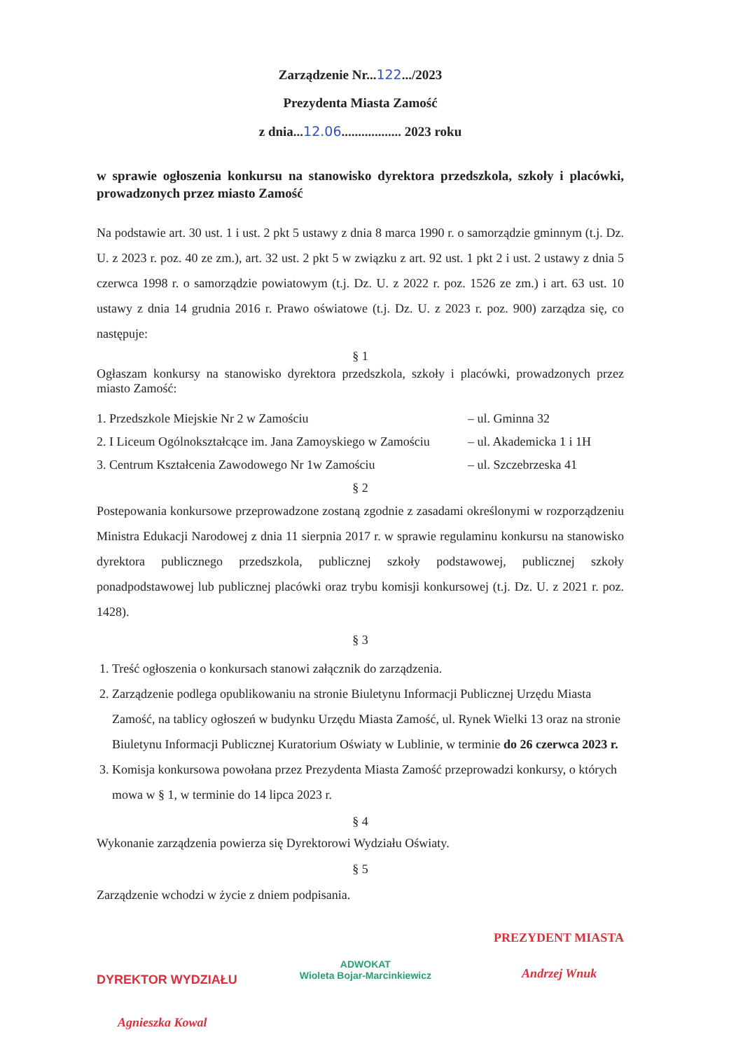Zarządzenie Nr...122.../2023
Prezydenta Miasta Zamość
z dnia...12.06.................. 2023 roku
w sprawie ogłoszenia konkursu na stanowisko dyrektora przedszkola, szkoły i placówki, prowadzonych przez miasto Zamość
Na podstawie art. 30 ust. 1 i ust. 2 pkt 5 ustawy z dnia 8 marca 1990 r. o samorządzie gminnym (t.j. Dz. U. z 2023 r. poz. 40 ze zm.), art. 32 ust. 2 pkt 5 w związku z art. 92 ust. 1 pkt 2 i ust. 2 ustawy z dnia 5 czerwca 1998 r. o samorządzie powiatowym (t.j. Dz. U. z 2022 r. poz. 1526 ze zm.) i art. 63 ust. 10 ustawy z dnia 14 grudnia 2016 r. Prawo oświatowe (t.j. Dz. U. z 2023 r. poz. 900) zarządza się, co następuje:
§ 1
Ogłaszam konkursy na stanowisko dyrektora przedszkola, szkoły i placówki, prowadzonych przez miasto Zamość:
1. Przedszkole Miejskie Nr 2 w Zamościu – ul. Gminna 32
2. I Liceum Ogólnokształcące im. Jana Zamoyskiego w Zamościu – ul. Akademicka 1 i 1H
3. Centrum Kształcenia Zawodowego Nr 1w Zamościu – ul. Szczebrzeska 41
§ 2
Postepowania konkursowe przeprowadzone zostaną zgodnie z zasadami określonymi w rozporządzeniu Ministra Edukacji Narodowej z dnia 11 sierpnia 2017 r. w sprawie regulaminu konkursu na stanowisko dyrektora publicznego przedszkola, publicznej szkoły podstawowej, publicznej szkoły ponadpodstawowej lub publicznej placówki oraz trybu komisji konkursowej (t.j. Dz. U. z 2021 r. poz. 1428).
§ 3
1. Treść ogłoszenia o konkursach stanowi załącznik do zarządzenia.
2. Zarządzenie podlega opublikowaniu na stronie Biuletynu Informacji Publicznej Urzędu Miasta Zamość, na tablicy ogłoszeń w budynku Urzędu Miasta Zamość, ul. Rynek Wielki 13 oraz na stronie Biuletynu Informacji Publicznej Kuratorium Oświaty w Lublinie, w terminie do 26 czerwca 2023 r.
3. Komisja konkursowa powołana przez Prezydenta Miasta Zamość przeprowadzi konkursy, o których mowa w § 1, w terminie do 14 lipca 2023 r.
§ 4
Wykonanie zarządzenia powierza się Dyrektorowi Wydziału Oświaty.
§ 5
Zarządzenie wchodzi w życie z dniem podpisania.
DYREKTOR WYDZIAŁU
Agnieszka Kowal
ADWOKAT
Wioleta Bojar-Marcinkiewicz
PREZYDENT MIASTA
Andrzej Wnuk